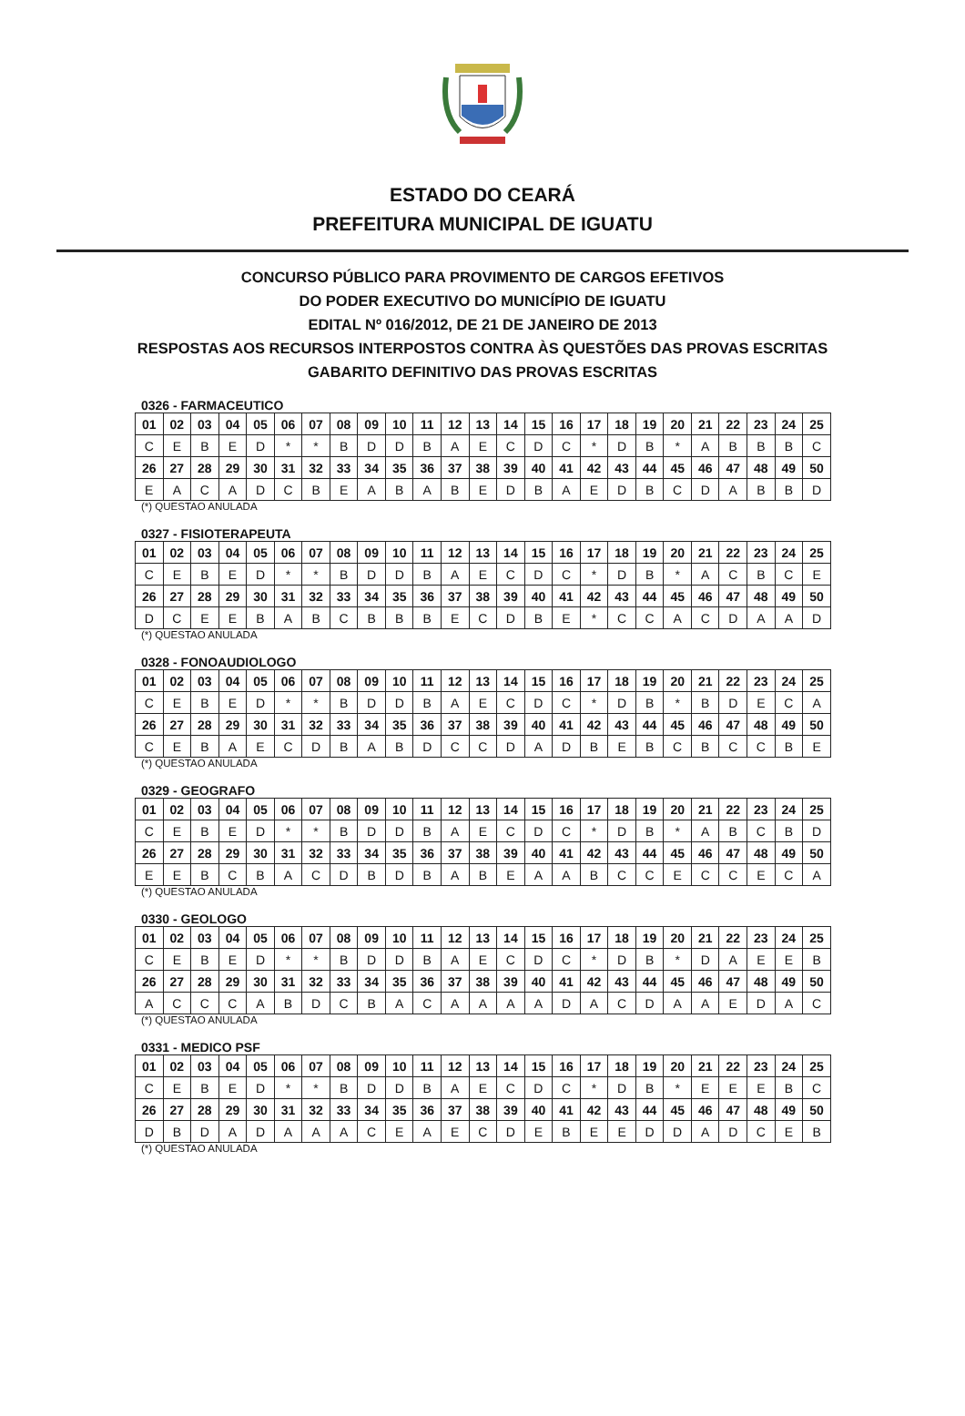ESTADO DO CEARÁ
PREFEITURA MUNICIPAL DE IGUATU
CONCURSO PÚBLICO PARA PROVIMENTO DE CARGOS EFETIVOS
DO PODER EXECUTIVO DO MUNICÍPIO DE IGUATU
EDITAL Nº 016/2012, DE 21 DE JANEIRO DE 2013
RESPOSTAS AOS RECURSOS INTERPOSTOS CONTRA ÀS QUESTÕES DAS PROVAS ESCRITAS
GABARITO DEFINITIVO DAS PROVAS ESCRITAS
0326 - FARMACEUTICO
| 01 | 02 | 03 | 04 | 05 | 06 | 07 | 08 | 09 | 10 | 11 | 12 | 13 | 14 | 15 | 16 | 17 | 18 | 19 | 20 | 21 | 22 | 23 | 24 | 25 |
| --- | --- | --- | --- | --- | --- | --- | --- | --- | --- | --- | --- | --- | --- | --- | --- | --- | --- | --- | --- | --- | --- | --- | --- | --- |
| C | E | B | E | D | * | * | B | D | D | B | A | E | C | D | C | * | D | B | * | A | B | B | B | C |
| 26 | 27 | 28 | 29 | 30 | 31 | 32 | 33 | 34 | 35 | 36 | 37 | 38 | 39 | 40 | 41 | 42 | 43 | 44 | 45 | 46 | 47 | 48 | 49 | 50 |
| E | A | C | A | D | C | B | E | A | B | A | B | E | D | B | A | E | D | B | C | D | A | B | B | D |
(*) QUESTAO ANULADA
0327 - FISIOTERAPEUTA
| 01 | 02 | 03 | 04 | 05 | 06 | 07 | 08 | 09 | 10 | 11 | 12 | 13 | 14 | 15 | 16 | 17 | 18 | 19 | 20 | 21 | 22 | 23 | 24 | 25 |
| --- | --- | --- | --- | --- | --- | --- | --- | --- | --- | --- | --- | --- | --- | --- | --- | --- | --- | --- | --- | --- | --- | --- | --- | --- |
| C | E | B | E | D | * | * | B | D | D | B | A | E | C | D | C | * | D | B | * | A | C | B | C | E |
| 26 | 27 | 28 | 29 | 30 | 31 | 32 | 33 | 34 | 35 | 36 | 37 | 38 | 39 | 40 | 41 | 42 | 43 | 44 | 45 | 46 | 47 | 48 | 49 | 50 |
| D | C | E | E | B | A | B | C | B | B | B | E | C | D | B | E | * | C | C | A | C | D | A | A | D |
(*) QUESTAO ANULADA
0328 - FONOAUDIOLOGO
| 01 | 02 | 03 | 04 | 05 | 06 | 07 | 08 | 09 | 10 | 11 | 12 | 13 | 14 | 15 | 16 | 17 | 18 | 19 | 20 | 21 | 22 | 23 | 24 | 25 |
| --- | --- | --- | --- | --- | --- | --- | --- | --- | --- | --- | --- | --- | --- | --- | --- | --- | --- | --- | --- | --- | --- | --- | --- | --- |
| C | E | B | E | D | * | * | B | D | D | B | A | E | C | D | C | * | D | B | * | B | D | E | C | A |
| 26 | 27 | 28 | 29 | 30 | 31 | 32 | 33 | 34 | 35 | 36 | 37 | 38 | 39 | 40 | 41 | 42 | 43 | 44 | 45 | 46 | 47 | 48 | 49 | 50 |
| C | E | B | A | E | C | D | B | A | B | D | C | C | D | A | D | B | E | B | C | B | C | C | B | E |
(*) QUESTAO ANULADA
0329 - GEOGRAFO
| 01 | 02 | 03 | 04 | 05 | 06 | 07 | 08 | 09 | 10 | 11 | 12 | 13 | 14 | 15 | 16 | 17 | 18 | 19 | 20 | 21 | 22 | 23 | 24 | 25 |
| --- | --- | --- | --- | --- | --- | --- | --- | --- | --- | --- | --- | --- | --- | --- | --- | --- | --- | --- | --- | --- | --- | --- | --- | --- |
| C | E | B | E | D | * | * | B | D | D | B | A | E | C | D | C | * | D | B | * | A | B | C | B | D |
| 26 | 27 | 28 | 29 | 30 | 31 | 32 | 33 | 34 | 35 | 36 | 37 | 38 | 39 | 40 | 41 | 42 | 43 | 44 | 45 | 46 | 47 | 48 | 49 | 50 |
| E | E | B | C | B | A | C | D | B | D | B | A | B | E | A | A | B | C | C | E | C | C | E | C | A |
(*) QUESTAO ANULADA
0330 - GEOLOGO
| 01 | 02 | 03 | 04 | 05 | 06 | 07 | 08 | 09 | 10 | 11 | 12 | 13 | 14 | 15 | 16 | 17 | 18 | 19 | 20 | 21 | 22 | 23 | 24 | 25 |
| --- | --- | --- | --- | --- | --- | --- | --- | --- | --- | --- | --- | --- | --- | --- | --- | --- | --- | --- | --- | --- | --- | --- | --- | --- |
| C | E | B | E | D | * | * | B | D | D | B | A | E | C | D | C | * | D | B | * | D | A | E | E | B |
| 26 | 27 | 28 | 29 | 30 | 31 | 32 | 33 | 34 | 35 | 36 | 37 | 38 | 39 | 40 | 41 | 42 | 43 | 44 | 45 | 46 | 47 | 48 | 49 | 50 |
| A | C | C | C | A | B | D | C | B | A | C | A | A | A | A | D | A | C | D | A | A | E | D | A | C |
(*) QUESTAO ANULADA
0331 - MEDICO PSF
| 01 | 02 | 03 | 04 | 05 | 06 | 07 | 08 | 09 | 10 | 11 | 12 | 13 | 14 | 15 | 16 | 17 | 18 | 19 | 20 | 21 | 22 | 23 | 24 | 25 |
| --- | --- | --- | --- | --- | --- | --- | --- | --- | --- | --- | --- | --- | --- | --- | --- | --- | --- | --- | --- | --- | --- | --- | --- | --- |
| C | E | B | E | D | * | * | B | D | D | B | A | E | C | D | C | * | D | B | * | E | E | E | B | C |
| 26 | 27 | 28 | 29 | 30 | 31 | 32 | 33 | 34 | 35 | 36 | 37 | 38 | 39 | 40 | 41 | 42 | 43 | 44 | 45 | 46 | 47 | 48 | 49 | 50 |
| D | B | D | A | D | A | A | A | C | E | A | E | C | D | E | B | E | E | D | D | A | D | C | E | B |
(*) QUESTAO ANULADA